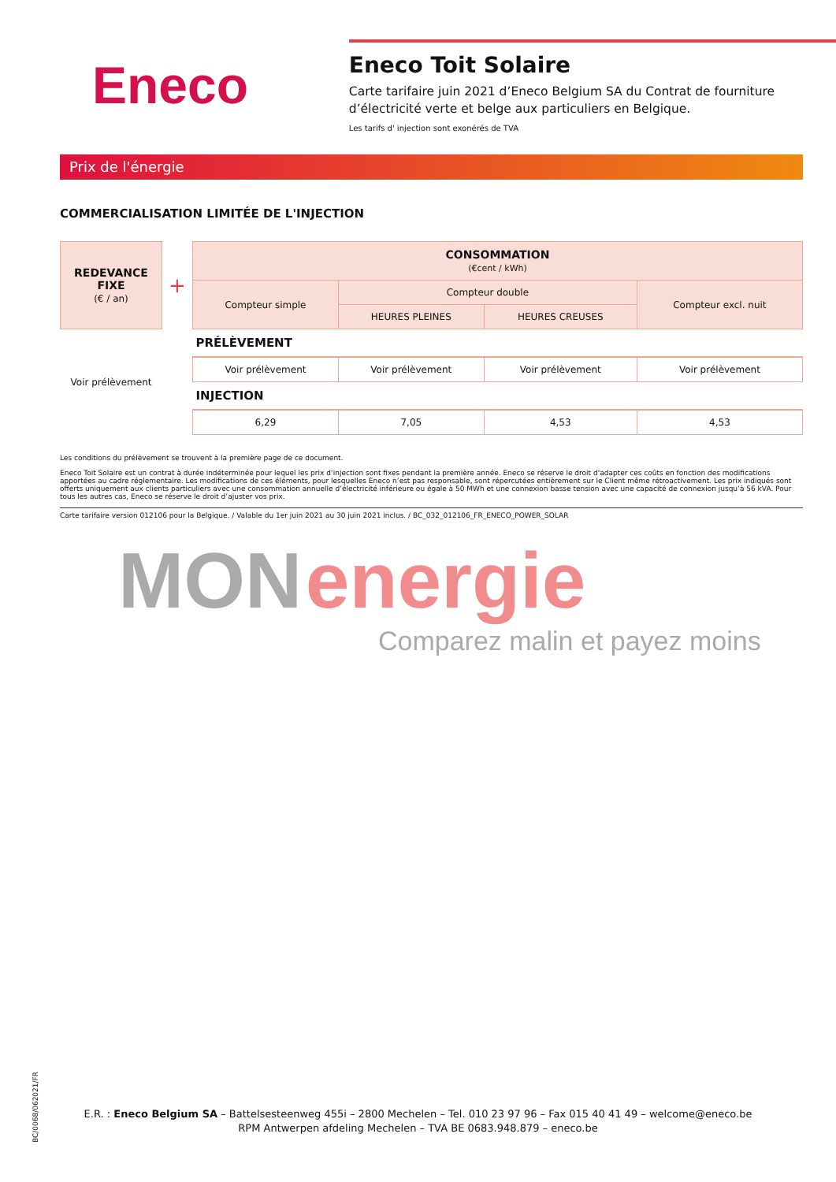Eneco
Eneco Toit Solaire
Carte tarifaire juin 2021 d’Eneco Belgium SA du Contrat de fourniture d’électricité verte et belge aux particuliers en Belgique.
Les tarifs d' injection sont exonérés de TVA
Prix de l'énergie
COMMERCIALISATION LIMITÉE DE L'INJECTION
| REDEVANCE FIXE (€ / an) | + | CONSOMMATION (€cent / kWh) | | | |
| | | Compteur simple | Compteur double | | Compteur excl. nuit |
| | | | HEURES PLEINES | HEURES CREUSES | |
| Voir prélèvement | | PRÉLÈVEMENT | | | |
| | | Voir prélèvement | Voir prélèvement | Voir prélèvement | Voir prélèvement |
| | | INJECTION | | | |
| | | 6,29 | 7,05 | 4,53 | 4,53 |
Les conditions du prélèvement se trouvent à la première page de ce document.
Eneco Toit Solaire est un contrat à durée indéterminée pour lequel les prix d’injection sont fixes pendant la première année. Eneco se réserve le droit d'adapter ces coûts en fonction des modifications apportées au cadre réglementaire. Les modifications de ces éléments, pour lesquelles Eneco n’est pas responsable, sont répercutées entièrement sur le Client même rétroactivement. Les prix indiqués sont offerts uniquement aux clients particuliers avec une consommation annuelle d’électricité inférieure ou égale à 50 MWh et une connexion basse tension avec une capacité de connexion jusqu’à 56 kVA. Pour tous les autres cas, Eneco se réserve le droit d’ajuster vos prix.
Carte tarifaire version 012106 pour la Belgique. / Valable du 1er juin 2021 au 30 juin 2021 inclus. / BC_032_012106_FR_ENECO_POWER_SOLAR
MON energie
Comparez malin et payez moins
BC/0068/062021/FR
E.R. : Eneco Belgium SA – Battelsesteenweg 455i – 2800 Mechelen – Tel. 010 23 97 96 – Fax 015 40 41 49 – welcome@eneco.be
RPM Antwerpen afdeling Mechelen – TVA BE 0683.948.879 – eneco.be